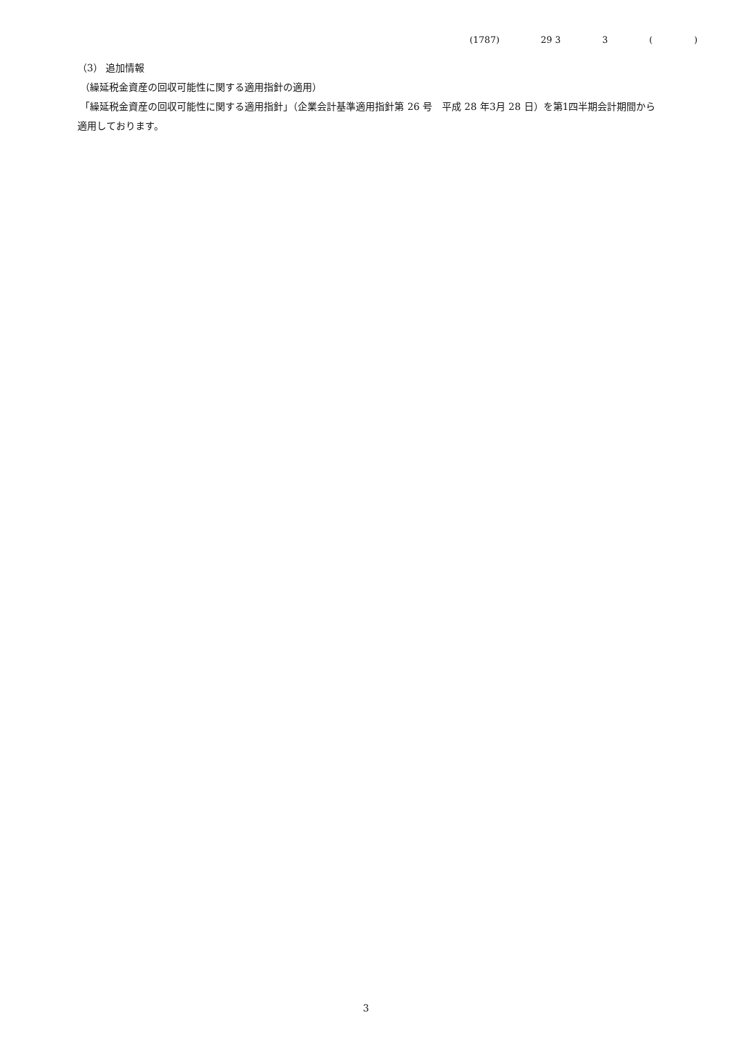(1787) 29 3 3 ( )
（3） 追加情報
（繰延税金資産の回収可能性に関する適用指針の適用）
「繰延税金資産の回収可能性に関する適用指針」（企業会計基準適用指針第 26 号　平成 28 年3月 28 日）を第1四半期会計期間から適用しております。
3